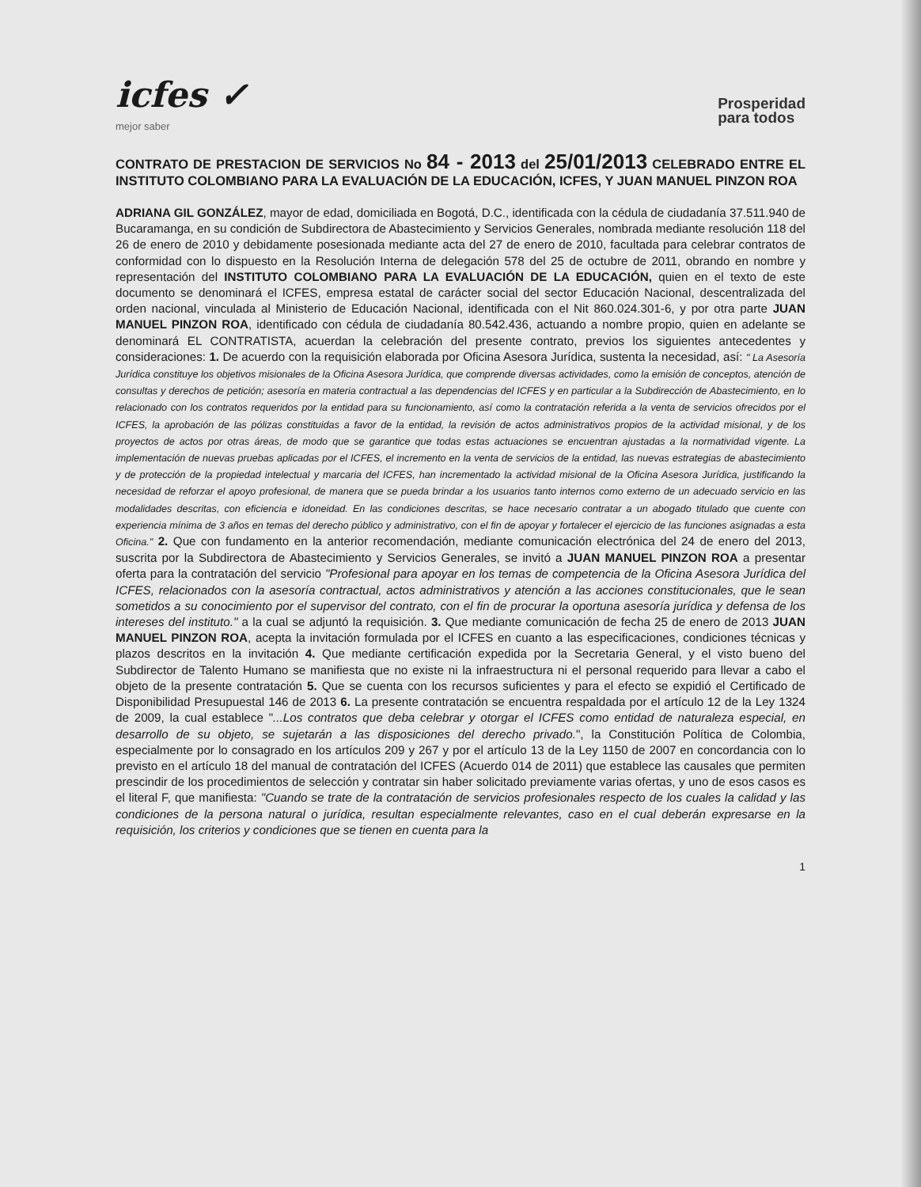icfes ✓
mejor saber
Prosperidad
para todos
CONTRATO DE PRESTACION DE SERVICIOS No 84 - 2013 del 25/01/2013 CELEBRADO ENTRE EL INSTITUTO COLOMBIANO PARA LA EVALUACIÓN DE LA EDUCACIÓN, ICFES, Y JUAN MANUEL PINZON ROA
ADRIANA GIL GONZÁLEZ, mayor de edad, domiciliada en Bogotá, D.C., identificada con la cédula de ciudadanía 37.511.940 de Bucaramanga, en su condición de Subdirectora de Abastecimiento y Servicios Generales, nombrada mediante resolución 118 del 26 de enero de 2010 y debidamente posesionada mediante acta del 27 de enero de 2010, facultada para celebrar contratos de conformidad con lo dispuesto en la Resolución Interna de delegación 578 del 25 de octubre de 2011, obrando en nombre y representación del INSTITUTO COLOMBIANO PARA LA EVALUACIÓN DE LA EDUCACIÓN, quien en el texto de este documento se denominará el ICFES, empresa estatal de carácter social del sector Educación Nacional, descentralizada del orden nacional, vinculada al Ministerio de Educación Nacional, identificada con el Nit 860.024.301-6, y por otra parte JUAN MANUEL PINZON ROA, identificado con cédula de ciudadanía 80.542.436, actuando a nombre propio, quien en adelante se denominará EL CONTRATISTA, acuerdan la celebración del presente contrato, previos los siguientes antecedentes y consideraciones: 1. De acuerdo con la requisición elaborada por Oficina Asesora Jurídica, sustenta la necesidad, así: " La Asesoría Jurídica constituye los objetivos misionales de la Oficina Asesora Jurídica, que comprende diversas actividades, como la emisión de conceptos, atención de consultas y derechos de petición; asesoría en materia contractual a las dependencias del ICFES y en particular a la Subdirección de Abastecimiento, en lo relacionado con los contratos requeridos por la entidad para su funcionamiento, así como la contratación referida a la venta de servicios ofrecidos por el ICFES, la aprobación de las pólizas constituidas a favor de la entidad, la revisión de actos administrativos propios de la actividad misional, y de los proyectos de actos por otras áreas, de modo que se garantice que todas estas actuaciones se encuentran ajustadas a la normatividad vigente. La implementación de nuevas pruebas aplicadas por el ICFES, el incremento en la venta de servicios de la entidad, las nuevas estrategias de abastecimiento y de protección de la propiedad intelectual y marcaria del ICFES, han incrementado la actividad misional de la Oficina Asesora Jurídica, justificando la necesidad de reforzar el apoyo profesional, de manera que se pueda brindar a los usuarios tanto internos como externo de un adecuado servicio en las modalidades descritas, con eficiencia e idoneidad. En las condiciones descritas, se hace necesario contratar a un abogado titulado que cuente con experiencia mínima de 3 años en temas del derecho público y administrativo, con el fin de apoyar y fortalecer el ejercicio de las funciones asignadas a esta Oficina." 2. Que con fundamento en la anterior recomendación, mediante comunicación electrónica del 24 de enero del 2013, suscrita por la Subdirectora de Abastecimiento y Servicios Generales, se invitó a JUAN MANUEL PINZON ROA a presentar oferta para la contratación del servicio "Profesional para apoyar en los temas de competencia de la Oficina Asesora Jurídica del ICFES, relacionados con la asesoría contractual, actos administrativos y atención a las acciones constitucionales, que le sean sometidos a su conocimiento por el supervisor del contrato, con el fin de procurar la oportuna asesoría jurídica y defensa de los intereses del instituto." a la cual se adjuntó la requisición. 3. Que mediante comunicación de fecha 25 de enero de 2013 JUAN MANUEL PINZON ROA, acepta la invitación formulada por el ICFES en cuanto a las especificaciones, condiciones técnicas y plazos descritos en la invitación 4. Que mediante certificación expedida por la Secretaria General, y el visto bueno del Subdirector de Talento Humano se manifiesta que no existe ni la infraestructura ni el personal requerido para llevar a cabo el objeto de la presente contratación 5. Que se cuenta con los recursos suficientes y para el efecto se expidió el Certificado de Disponibilidad Presupuestal 146 de 2013 6. La presente contratación se encuentra respaldada por el artículo 12 de la Ley 1324 de 2009, la cual establece "...Los contratos que deba celebrar y otorgar el ICFES como entidad de naturaleza especial, en desarrollo de su objeto, se sujetarán a las disposiciones del derecho privado.", la Constitución Política de Colombia, especialmente por lo consagrado en los artículos 209 y 267 y por el artículo 13 de la Ley 1150 de 2007 en concordancia con lo previsto en el artículo 18 del manual de contratación del ICFES (Acuerdo 014 de 2011) que establece las causales que permiten prescindir de los procedimientos de selección y contratar sin haber solicitado previamente varias ofertas, y uno de esos casos es el literal F, que manifiesta: "Cuando se trate de la contratación de servicios profesionales respecto de los cuales la calidad y las condiciones de la persona natural o jurídica, resultan especialmente relevantes, caso en el cual deberán expresarse en la requisición, los criterios y condiciones que se tienen en cuenta para la
1